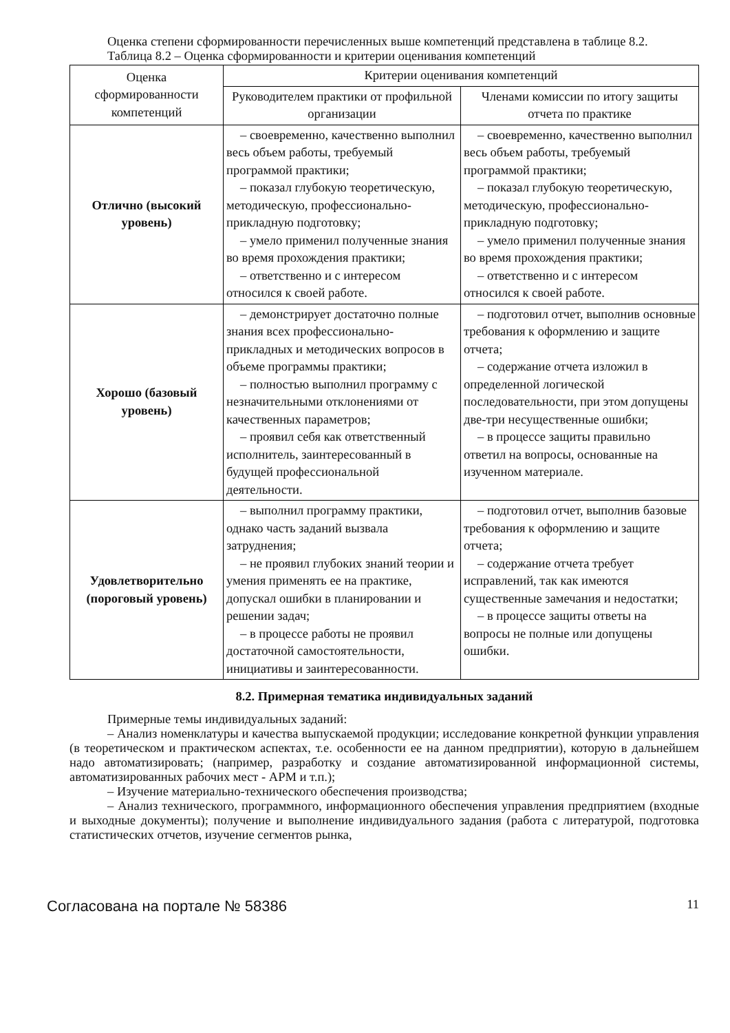Оценка степени сформированности перечисленных выше компетенций представлена в таблице 8.2.
Таблица 8.2 – Оценка сформированности и критерии оценивания компетенций
| Оценка сформированности компетенций | Критерии оценивания компетенций | |
| --- | --- | --- |
| | Руководителем практики от профильной организации | Членами комиссии по итогу защиты отчета по практике |
| Отлично (высокий уровень) | – своевременно, качественно выполнил весь объем работы, требуемый программой практики; – показал глубокую теоретическую, методическую, профессионально-прикладную подготовку; – умело применил полученные знания во время прохождения практики; – ответственно и с интересом относился к своей работе. | – своевременно, качественно выполнил весь объем работы, требуемый программой практики; – показал глубокую теоретическую, методическую, профессионально-прикладную подготовку; – умело применил полученные знания во время прохождения практики; – ответственно и с интересом относился к своей работе. |
| Хорошо (базовый уровень) | – демонстрирует достаточно полные знания всех профессионально-прикладных и методических вопросов в объеме программы практики; – полностью выполнил программу с незначительными отклонениями от качественных параметров; – проявил себя как ответственный исполнитель, заинтересованный в будущей профессиональной деятельности. | – подготовил отчет, выполнив основные требования к оформлению и защите отчета; – содержание отчета изложил в определенной логической последовательности, при этом допущены две-три несущественные ошибки; – в процессе защиты правильно ответил на вопросы, основанные на изученном материале. |
| Удовлетворительно (пороговый уровень) | – выполнил программу практики, однако часть заданий вызвала затруднения; – не проявил глубоких знаний теории и умения применять ее на практике, допускал ошибки в планировании и решении задач; – в процессе работы не проявил достаточной самостоятельности, инициативы и заинтересованности. | – подготовил отчет, выполнив базовые требования к оформлению и защите отчета; – содержание отчета требует исправлений, так как имеются существенные замечания и недостатки; – в процессе защиты ответы на вопросы не полные или допущены ошибки. |
8.2. Примерная тематика индивидуальных заданий
Примерные темы индивидуальных заданий:
– Анализ номенклатуры и качества выпускаемой продукции; исследование конкретной функции управления (в теоретическом и практическом аспектах, т.е. особенности ее на данном предприятии), которую в дальнейшем надо автоматизировать; (например, разработку и создание автоматизированной информационной системы, автоматизированных рабочих мест - АРМ и т.п.);
– Изучение материально-технического обеспечения производства;
– Анализ технического, программного, информационного обеспечения управления предприятием (входные и выходные документы); получение и выполнение индивидуального задания (работа с литературой, подготовка статистических отчетов, изучение сегментов рынка,
Согласована на портале № 58386 11